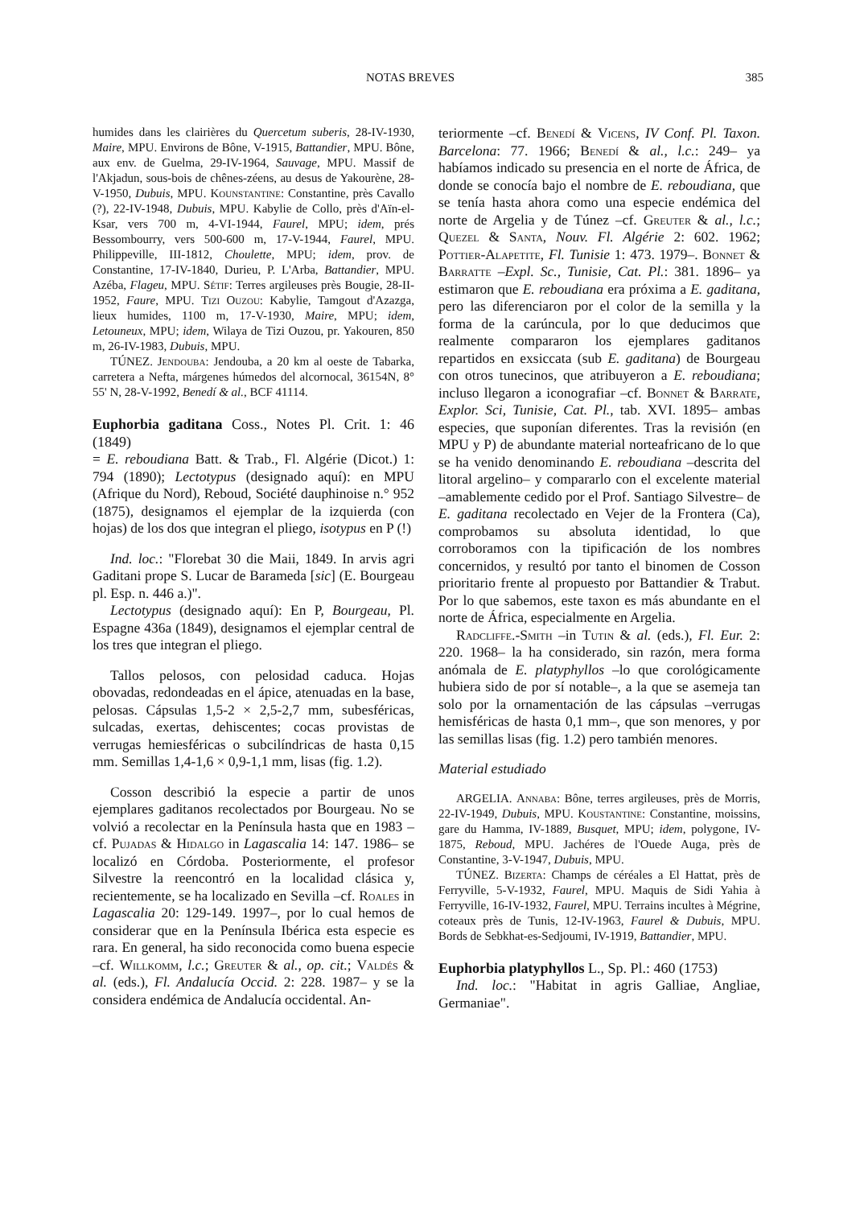NOTAS BREVES 385
humides dans les clairières du Quercetum suberis, 28-IV-1930, Maire, MPU. Environs de Bône, V-1915, Battandier, MPU. Bône, aux env. de Guelma, 29-IV-1964, Sauvage, MPU. Massif de l'Akjadun, sous-bois de chênes-zéens, au desus de Yakourène, 28-V-1950, Dubuis, MPU. Kounstantine: Constantine, près Cavallo (?), 22-IV-1948, Dubuis, MPU. Kabylie de Collo, près d'Aïn-el-Ksar, vers 700 m, 4-VI-1944, Faurel, MPU; idem, prés Bessombourry, vers 500-600 m, 17-V-1944, Faurel, MPU. Philippeville, III-1812, Choulette, MPU; idem, prov. de Constantine, 17-IV-1840, Durieu, P. L'Arba, Battandier, MPU. Azéba, Flageu, MPU. Sétif: Terres argileuses près Bougie, 28-II-1952, Faure, MPU. Tizi Ouzou: Kabylie, Tamgout d'Azazga, lieux humides, 1100 m, 17-V-1930, Maire, MPU; idem, Letouneux, MPU; idem, Wilaya de Tizi Ouzou, pr. Yakouren, 850 m, 26-IV-1983, Dubuis, MPU.
TÚNEZ. Jendouba: Jendouba, a 20 km al oeste de Tabarka, carretera a Nefta, márgenes húmedos del alcornocal, 36154N, 8° 55' N, 28-V-1992, Benedí & al., BCF 41114.
Euphorbia gaditana Coss., Notes Pl. Crit. 1: 46 (1849)
= E. reboudiana Batt. & Trab., Fl. Algérie (Dicot.) 1: 794 (1890); Lectotypus (designado aquí): en MPU (Afrique du Nord), Reboud, Société dauphinoise n.° 952 (1875), designamos el ejemplar de la izquierda (con hojas) de los dos que integran el pliego, isotypus en P (!)
Ind. loc.: "Florebat 30 die Maii, 1849. In arvis agri Gaditani prope S. Lucar de Barameda [sic] (E. Bourgeau pl. Esp. n. 446 a.)".
Lectotypus (designado aquí): En P, Bourgeau, Pl. Espagne 436a (1849), designamos el ejemplar central de los tres que integran el pliego.
Tallos pelosos, con pelosidad caduca. Hojas obovadas, redondeadas en el ápice, atenuadas en la base, pelosas. Cápsulas 1,5-2 × 2,5-2,7 mm, subesféricas, sulcadas, exertas, dehiscentes; cocas provistas de verrugas hemiesféricas o subcilíndricas de hasta 0,15 mm. Semillas 1,4-1,6 × 0,9-1,1 mm, lisas (fig. 1.2).
Cosson describió la especie a partir de unos ejemplares gaditanos recolectados por Bourgeau. No se volvió a recolectar en la Península hasta que en 1983 –cf. Pujadas & Hidalgo in Lagascalia 14: 147. 1986– se localizó en Córdoba. Posteriormente, el profesor Silvestre la reencontró en la localidad clásica y, recientemente, se ha localizado en Sevilla –cf. Roales in Lagascalia 20: 129-149. 1997–, por lo cual hemos de considerar que en la Península Ibérica esta especie es rara. En general, ha sido reconocida como buena especie –cf. Willkomm, l.c.; Greuter & al., op. cit.; Valdés & al. (eds.), Fl. Andalucía Occid. 2: 228. 1987– y se la considera endémica de Andalucía occidental. An-
teriormente –cf. Benedí & Vicens, IV Conf. Pl. Taxon. Barcelona: 77. 1966; Benedí & al., l.c.: 249– ya habíamos indicado su presencia en el norte de África, de donde se conocía bajo el nombre de E. reboudiana, que se tenía hasta ahora como una especie endémica del norte de Argelia y de Túnez –cf. Greuter & al., l.c.; Quezel & Santa, Nouv. Fl. Algérie 2: 602. 1962; Pottier-Alapetite, Fl. Tunisie 1: 473. 1979–. Bonnet & Barratte –Expl. Sc., Tunisie, Cat. Pl.: 381. 1896– ya estimaron que E. reboudiana era próxima a E. gaditana, pero las diferenciaron por el color de la semilla y la forma de la carúncula, por lo que deducimos que realmente compararon los ejemplares gaditanos repartidos en exsiccata (sub E. gaditana) de Bourgeau con otros tunecinos, que atribuyeron a E. reboudiana; incluso llegaron a iconografiar –cf. Bonnet & Barrate, Explor. Sci, Tunisie, Cat. Pl., tab. XVI. 1895– ambas especies, que suponían diferentes. Tras la revisión (en MPU y P) de abundante material norteafricano de lo que se ha venido denominando E. reboudiana –descrita del litoral argelino– y compararlo con el excelente material –amablemente cedido por el Prof. Santiago Silvestre– de E. gaditana recolectado en Vejer de la Frontera (Ca), comprobamos su absoluta identidad, lo que corroboramos con la tipificación de los nombres concernidos, y resultó por tanto el binomen de Cosson prioritario frente al propuesto por Battandier & Trabut. Por lo que sabemos, este taxon es más abundante en el norte de África, especialmente en Argelia.
Radcliffe.-Smith –in Tutin & al. (eds.), Fl. Eur. 2: 220. 1968– la ha considerado, sin razón, mera forma anómala de E. platyphyllos –lo que corológicamente hubiera sido de por sí notable–, a la que se asemeja tan solo por la ornamentación de las cápsulas –verrugas hemisféricas de hasta 0,1 mm–, que son menores, y por las semillas lisas (fig. 1.2) pero también menores.
Material estudiado
ARGELIA. Annaba: Bône, terres argileuses, près de Morris, 22-IV-1949, Dubuis, MPU. Koustantine: Constantine, moissins, gare du Hamma, IV-1889, Busquet, MPU; idem, polygone, IV-1875, Reboud, MPU. Jachéres de l'Ouede Auga, près de Constantine, 3-V-1947, Dubuis, MPU.
TÚNEZ. Bizerta: Champs de céréales a El Hattat, près de Ferryville, 5-V-1932, Faurel, MPU. Maquis de Sidi Yahia à Ferryville, 16-IV-1932, Faurel, MPU. Terrains incultes à Mégrine, coteaux près de Tunis, 12-IV-1963, Faurel & Dubuis, MPU. Bords de Sebkhat-es-Sedjoumi, IV-1919, Battandier, MPU.
Euphorbia platyphyllos L., Sp. Pl.: 460 (1753)
Ind. loc.: "Habitat in agris Galliae, Angliae, Germaniae".